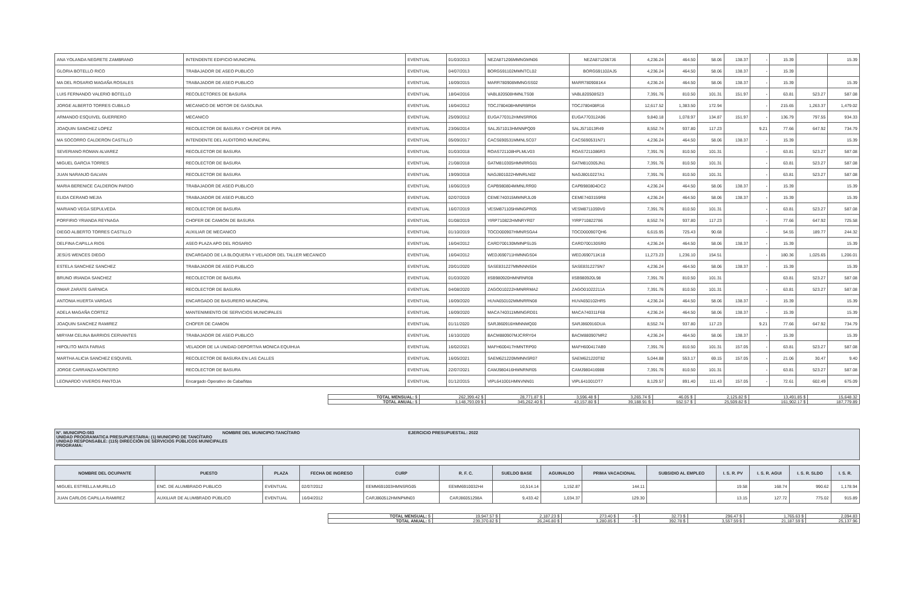| ANA YOLANDA NEGRETE ZAMBRANO | INTENDENTE EDIFICIO MUNICIPAL | EVENTUAL | 01/03/2013 | NEZA871206MMNGMN06 | NEZA8712067J6 | 4,236.24 | 464.50 | 58.06 | 138.37 | - | 15.39 | | 15.39 |
| GLORIA BOTELLO RICO | TRABAJADOR DE ASEO PUBLICO | EVENTUAL | 04/07/2013 | BORG591102MMNTCL02 | BORG591102AJ5 | 4,236.24 | 464.50 | 58.06 | 138.37 | - | 15.39 | | |
| MA DEL ROSARIO MAGAÑA ROSALES | TRABAJADOR DE ASEO PUBLICO | EVENTUAL | 16/09/2015 | MARR780908MMNGSS02 | MARR7809081K4 | 4,236.24 | 464.50 | 58.06 | 138.37 | - | 15.39 | | 15.39 |
| LUIS FERNANDO VALERIO BOTELLO | RECOLECTORES DE BASURA | EVENTUAL | 18/04/2016 | VABL820508HMNLTS08 | VABL820508S23 | 7,391.76 | 810.50 | 101.31 | 151.97 | - | 63.81 | 523.27 | 587.08 |
| JORGE ALBERTO TORRES CUBILLO | MECANICO DE MOTOR DE GASOLINA | EVENTUAL | 16/04/2012 | TOCJ780408HMNRBR04 | TOCJ780408R16 | 12,617.52 | 1,383.50 | 172.94 | | - | 215.65 | 1,263.37 | 1,479.02 |
| ARMANDO ESQUIVEL GUERRERO | MECANICO | EVENTUAL | 25/09/2012 | EUGA770312HMNSRR06 | EUGA770312A96 | 9,840.18 | 1,078.97 | 134.87 | 151.97 | - | 136.79 | 797.55 | 934.33 |
| JOAQUIN SANCHEZ LOPEZ | RECOLECTOR DE BASURA Y CHOFER DE PIPA | EVENTUAL | 23/06/2014 | SALJ571013HMNNPQ09 | SALJ571013R49 | 8,552.74 | 937.80 | 117.23 | | 9.21 | 77.66 | 647.92 | 734.79 |
| MA SOCORRO CALDERON CASTILLO | INTENDENTE DEL AUDITORIO MUNICIPAL | EVENTUAL | 05/09/2017 | CACS690531MMNLSC07 | CACS690531N71 | 4,236.24 | 464.50 | 58.06 | 138.37 | - | 15.39 | | 15.39 |
| SEVERIANO ROMAN ALVAREZ | RECOLECTOR DE BASURA | EVENTUAL | 01/03/2018 | ROAS721108HPLMLV03 | ROAS7211086R3 | 7,391.76 | 810.50 | 101.31 | | - | 63.81 | 523.27 | 587.08 |
| MIGUEL GARCIA TORRES | RECOLECTOR DE BASURA | EVENTUAL | 21/08/2018 | GATM810305HMNRRG01 | GATM810305JN1 | 7,391.76 | 810.50 | 101.31 | | - | 63.81 | 523.27 | 587.08 |
| JUAN NARANJO GALVAN | RECOLECTOR DE BASURA | EVENTUAL | 19/09/2018 | NAGJ801022HMNRLN02 | NAGJ8010227A1 | 7,391.76 | 810.50 | 101.31 | | - | 63.81 | 523.27 | 587.08 |
| MARIA BERENICE CALDERON PARDO | TRABAJADOR DE ASEO PUBLICO | EVENTUAL | 16/06/2019 | CAPB980804MMNLRR00 | CAPB980804DC2 | 4,236.24 | 464.50 | 58.06 | 138.37 | - | 15.39 | | 15.39 |
| ELIDA CERANO MEJIA | TRABAJADOR DE ASEO PUBLICO | EVENTUAL | 02/07/2019 | CEME740315MMNRJL09 | CEME7403159R8 | 4,236.24 | 464.50 | 58.06 | 138.37 | - | 15.39 | | 15.39 |
| MARIANO VEGA SEPULVEDA | RECOLECTOR DE BASURA | EVENTUAL | 16/07/2019 | VESM871105HMNGPR05 | VESM8711059V0 | 7,391.76 | 810.50 | 101.31 | | - | 63.81 | 523.27 | 587.08 |
| PORFIRIO YRIANDA REYNAGA | CHOFER DE CAMION DE BASURA | EVENTUAL | 01/08/2019 | YIRP710822HMNRYR07 | YIRP710822786 | 8,552.74 | 937.80 | 117.23 | | - | 77.66 | 647.92 | 725.58 |
| DIEGO ALBERTO TORRES CASTILLO | AUXILIAR DE MECANICO | EVENTUAL | 01/10/2019 | TOCD000907HMNRSGA4 | TOCD000907QH6 | 6,615.95 | 725.43 | 90.68 | | - | 54.55 | 189.77 | 244.32 |
| DELFINA CAPILLA RIOS | ASEO PLAZA APO DEL ROSARIO | EVENTUAL | 16/04/2012 | CARD700130MMNPSL05 | CARD700130SR0 | 4,236.24 | 464.50 | 58.06 | 138.37 | - | 15.39 | | 15.39 |
| JESÚS WENCES DIEGO | ENCARGADO DE LA BLOQUERA Y VELADOR DEL TALLER MECANICO | EVENTUAL | 16/04/2012 | WEDJ690711HMNNGS04 | WEDJ690711K18 | 11,273.23 | 1,236.10 | 154.51 | | - | 180.36 | 1,025.65 | 1,206.01 |
| ESTELA SANCHEZ SANCHEZ | TRABAJADOR DE ASEO PUBLICO | EVENTUAL | 20/01/2020 | SASE831227MMNNNS04 | SASE8312275N7 | 4,236.24 | 464.50 | 58.06 | 138.37 | - | 15.39 | | 15.39 |
| BRUNO IRIANDA SANCHEZ | RECOLECTOR DE BASURA | EVENTUAL | 01/03/2020 | IISB980920HMNRNR08 | IISB980920L98 | 7,391.76 | 810.50 | 101.31 | | | 63.81 | 523.27 | 587.08 |
| OMAR ZARATE GARNICA | RECOLECTOR DE BASURA | EVENTUAL | 04/08/2020 | ZAGO010222HMNRRMA2 | ZAGO01022211A | 7,391.76 | 810.50 | 101.31 | | - | 63.81 | 523.27 | 587.08 |
| ANTONIA HUERTA VARGAS | ENCARGADO DE BASURERO MUNICIPAL | EVENTUAL | 16/09/2020 | HUVA650102MMNRRN08 | HUVA650102HR5 | 4,236.24 | 464.50 | 58.06 | 138.37 | - | 15.39 | | 15.39 |
| ADELA MAGAÑA CORTEZ | MANTENIMIENTO DE SERVICIOS MUNICIPALES | EVENTUAL | 16/09/2020 | MACA740311MMNGRD01 | MACA740311F68 | 4,236.24 | 464.50 | 58.06 | 138.37 | - | 15.39 | | 15.39 |
| JOAQUIN SANCHEZ RAMIREZ | CHOFER DE CAMION | EVENTUAL | 01/11/2020 | SARJ860916HMNNMQ00 | SARJ860916DUA | 8,552.74 | 937.80 | 117.23 | | 9.21 | 77.66 | 647.92 | 734.79 |
| MIRYAM CELINA BARRIOS CERVANTES | TRABAJADOR DE ASEO PUBLICO | EVENTUAL | 16/10/2020 | BACM880907MJCRRY04 | BACM880907MR2 | 4,236.24 | 464.50 | 58.06 | 138.37 | - | 15.39 | | 15.39 |
| HIPOLITO MATA FARIAS | VELADOR DE LA UNIDAD DEPORTIVA MONICA EQUIHUA | EVENTUAL | 16/02/2021 | MAFH600417HMNTRP00 | MAFH600417AB9 | 7,391.76 | 810.50 | 101.31 | 157.05 | - | 63.81 | 523.27 | 587.08 |
| MARTHA ALICIA SANCHEZ ESQUIVEL | RECOLECTOR DE BASURA EN LAS CALLES | EVENTUAL | 16/05/2021 | SAEM621220MMNNSR07 | SAEM621220T82 | 5,044.88 | 553.17 | 69.15 | 157.05 | - | 21.06 | 30.47 | 9.40 |
| JORGE CARRANZA MONTERO | RECOLECTOR DE BASURA | EVENTUAL | 22/07/2021 | CAMJ980416HMNRNR05 | CAMJ980416988 | 7,391.76 | 810.50 | 101.31 | | - | 63.81 | 523.27 | 587.08 |
| LEONARDO VIVEROS PANTOJA | Encargado Operativo de Cabañitas | EVENTUAL | 01/12/2015 | VIPL641001HMNVNN01 | VIPL641001DT7 | 8,129.57 | 891.40 | 111.43 | 157.05 | - | 72.61 | 602.49 | 675.09 |
| TOTAL MENSUAL: $ | 262,399.42 $ | 28,771.87 $ | 3,596.48 $ | 3,265.74 $ | 46.05 $ | 2,125.82 $ | 13,491.85 $ | 15,648.32 |
| TOTAL ANUAL: $ | 3,148,793.09 $ | 345,262.40 $ | 43,157.80 $ | 39,188.91 $ | 552.57 $ | 25,509.82 $ | 161,902.17 $ | 187,779.89 |
N°. MUNICIPIO:083 NOMBRE DEL MUNICIPIO:TANCÍTARO EJERCICIO PRESUPUESTAL: 2022
UNIDAD PROGRAMATICA PRESUPUESTARIA: (1) MUNICIPIO DE TANCÍTARO
UNIDAD RESPONSABLE: (115) DIRECCIÓN DE SERVICIOS PÚBLICOS MUNICIPALES
PROGRAMA:
| NOMBRE DEL OCUPANTE | PUESTO | PLAZA | FECHA DE INGRESO | CURP | R. F. C. | SUELDO BASE | AGUINALDO | PRIMA VACACIONAL | SUBSIDIO AL EMPLEO | I. S. R. PV | I. S. R. AGUI | I. S. R. SLDO | I. S. R. |
| --- | --- | --- | --- | --- | --- | --- | --- | --- | --- | --- | --- | --- | --- |
| MIGUEL ESTRELLA MURILLO | ENC. DE ALUMBRADO PUBLICO | EVENTUAL | 02/07/2012 | EEMM691003HMNSRG05 | EEMM6910032H4 | 10,514.14 | 1,152.87 | 144.11 | | 19.58 | 168.74 | 990.62 | 1,178.94 |
| JUAN CARLOS CAPILLA RAMIREZ | AUXILIAR DE ALUMBRADO PÚBLICO | EVENTUAL | 16/04/2012 | CARJ860512HMNPMN03 | CARJ86051298A | 9,433.42 | 1,034.37 | 129.30 | | 13.15 | 127.72 | 775.02 | 915.89 |
| TOTAL MENSUAL: $ | 19,947.57 $ | 2,187.23 $ | 273.40 $ | - $ | 32.73 $ | 296.47 $ | 1,765.63 $ | 2,094.83 |
| TOTAL ANUAL: $ | 239,370.82 $ | 26,246.80 $ | 3,280.85 $ | - $ | 392.78 $ | 3,557.59 $ | 21,187.59 $ | 25,137.96 |